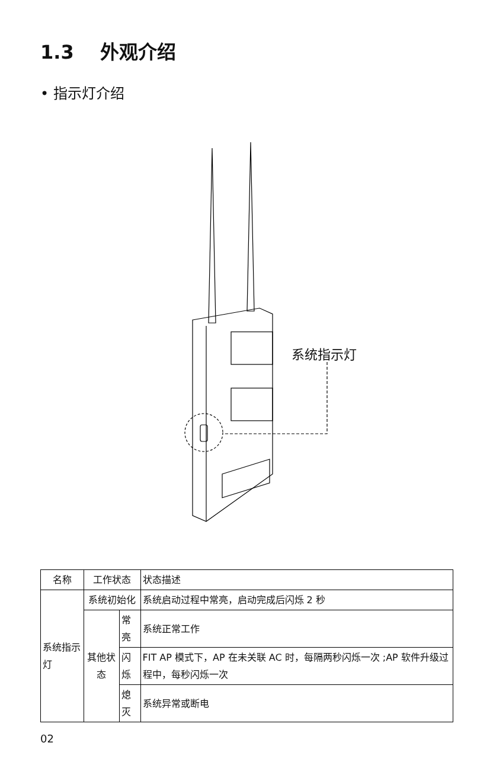1.3 外观介绍
• 指示灯介绍
系统指示灯
| 名称 | 工作状态 | | 状态描述 |
| --- | --- | --- | --- |
| 系统指示灯 | 系统初始化 | | 系统启动过程中常亮，启动完成后闪烁 2 秒 |
| | 其他状态 | 常亮 | 系统正常工作 |
| | | 闪烁 | FIT AP 模式下，AP 在未关联 AC 时，每隔两秒闪烁一次 ;AP 软件升级过程中，每秒闪烁一次 |
| | | 熄灭 | 系统异常或断电 |
02